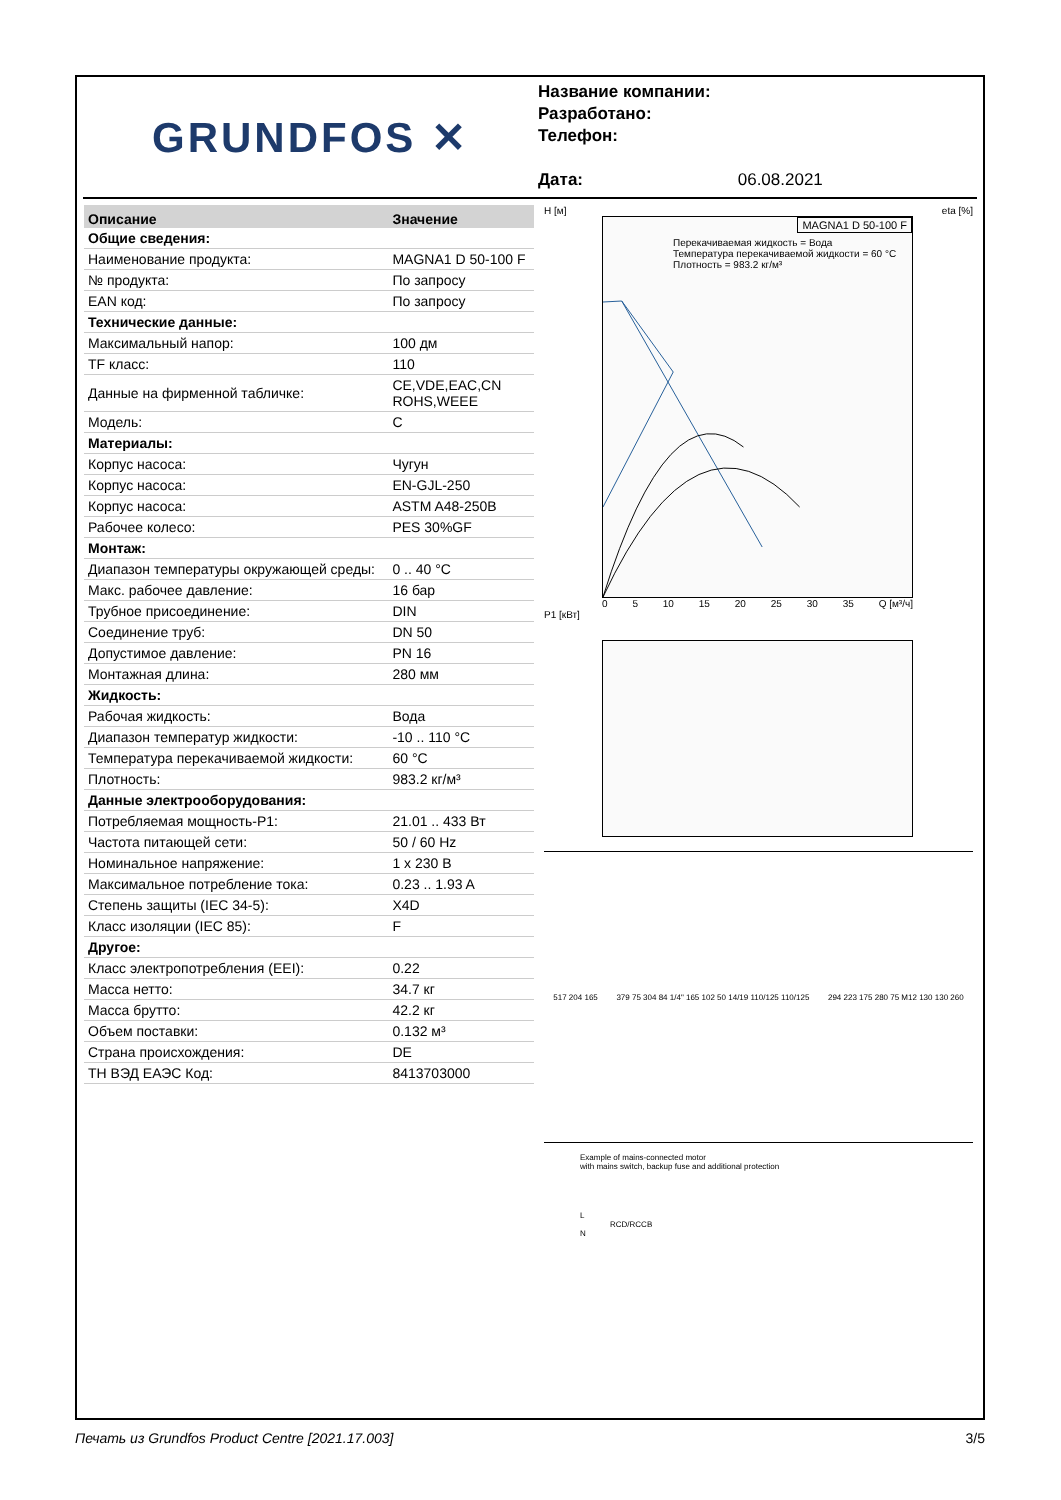GRUNDFOS ✕
Название компании:
Разработано:
Телефон:
Дата: 06.08.2021
| Описание | Значение |
| --- | --- |
| Общие сведения: | |
| Наименование продукта: | MAGNA1 D 50-100 F |
| № продукта: | По запросу |
| EAN код: | По запросу |
| Технические данные: | |
| Максимальный напор: | 100 дм |
| TF класс: | 110 |
| Данные на фирменной табличке: | CE,VDE,EAC,CN ROHS,WEEE |
| Модель: | C |
| Материалы: | |
| Корпус насоса: | Чугун |
| Корпус насоса: | EN-GJL-250 |
| Корпус насоса: | ASTM A48-250B |
| Рабочее колесо: | PES 30%GF |
| Монтаж: | |
| Диапазон температуры окружающей среды: | 0 .. 40 °C |
| Макс. рабочее давление: | 16 бар |
| Трубное присоединение: | DIN |
| Соединение труб: | DN 50 |
| Допустимое давление: | PN 16 |
| Монтажная длина: | 280 мм |
| Жидкость: | |
| Рабочая жидкость: | Вода |
| Диапазон температур жидкости: | -10 .. 110 °C |
| Температура перекачиваемой жидкости: | 60 °C |
| Плотность: | 983.2 кг/м³ |
| Данные электрооборудования: | |
| Потребляемая мощность-P1: | 21.01 .. 433 Вт |
| Частота питающей сети: | 50 / 60 Hz |
| Номинальное напряжение: | 1 x 230 В |
| Максимальное потребление тока: | 0.23 .. 1.93 A |
| Степень защиты (IEC 34-5): | X4D |
| Класс изоляции (IEC 85): | F |
| Другое: | |
| Класс электропотребления (EEI): | 0.22 |
| Масса нетто: | 34.7 кг |
| Масса брутто: | 42.2 кг |
| Объем поставки: | 0.132 м³ |
| Страна происхождения: | DE |
| ТН ВЭД ЕАЭС Код: | 8413703000 |
H [м] eta [%]
MAGNA1 D 50-100 F
Перекачиваемая жидкость = Вода
Температура перекачиваемой жидкости = 60 °C
Плотность = 983.2 кг/м³
0 5 10 15 20 25 30 35 Q [м³/ч]
P1 [кВт]
517 204 165 379 75 304 84 1/4" 165 102 50 14/19 110/125 110/125 294 223 175 280 75 M12 130 130 260
Example of mains-connected motor
with mains switch, backup fuse and additional protection
L
RCD/RCCB
N
Печать из Grundfos Product Centre [2021.17.003] 3/5